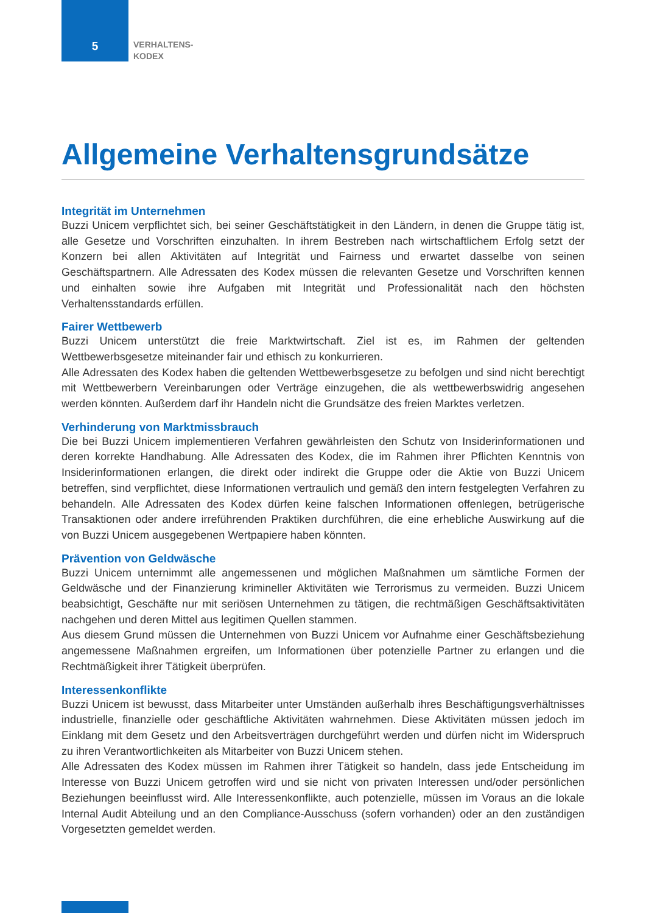5
VERHALTENS-
KODEX
Allgemeine Verhaltensgrundsätze
Integrität im Unternehmen
Buzzi Unicem verpflichtet sich, bei seiner Geschäftstätigkeit in den Ländern, in denen die Gruppe tätig ist, alle Gesetze und Vorschriften einzuhalten. In ihrem Bestreben nach wirtschaftlichem Erfolg setzt der Konzern bei allen Aktivitäten auf Integrität und Fairness und erwartet dasselbe von seinen Geschäftspartnern. Alle Adressaten des Kodex müssen die relevanten Gesetze und Vorschriften kennen und einhalten sowie ihre Aufgaben mit Integrität und Professionalität nach den höchsten Verhaltensstandards erfüllen.
Fairer Wettbewerb
Buzzi Unicem unterstützt die freie Marktwirtschaft. Ziel ist es, im Rahmen der geltenden Wettbewerbsgesetze miteinander fair und ethisch zu konkurrieren.
Alle Adressaten des Kodex haben die geltenden Wettbewerbsgesetze zu befolgen und sind nicht berechtigt mit Wettbewerbern Vereinbarungen oder Verträge einzugehen, die als wettbewerbswidrig angesehen werden könnten. Außerdem darf ihr Handeln nicht die Grundsätze des freien Marktes verletzen.
Verhinderung von Marktmissbrauch
Die bei Buzzi Unicem implementieren Verfahren gewährleisten den Schutz von Insiderinformationen und deren korrekte Handhabung. Alle Adressaten des Kodex, die im Rahmen ihrer Pflichten Kenntnis von Insiderinformationen erlangen, die direkt oder indirekt die Gruppe oder die Aktie von Buzzi Unicem betreffen, sind verpflichtet, diese Informationen vertraulich und gemäß den intern festgelegten Verfahren zu behandeln. Alle Adressaten des Kodex dürfen keine falschen Informationen offenlegen, betrügerische Transaktionen oder andere irreführenden Praktiken durchführen, die eine erhebliche Auswirkung auf die von Buzzi Unicem ausgegebenen Wertpapiere haben könnten.
Prävention von Geldwäsche
Buzzi Unicem unternimmt alle angemessenen und möglichen Maßnahmen um sämtliche Formen der Geldwäsche und der Finanzierung krimineller Aktivitäten wie Terrorismus zu vermeiden. Buzzi Unicem beabsichtigt, Geschäfte nur mit seriösen Unternehmen zu tätigen, die rechtmäßigen Geschäftsaktivitäten nachgehen und deren Mittel aus legitimen Quellen stammen.
Aus diesem Grund müssen die Unternehmen von Buzzi Unicem vor Aufnahme einer Geschäftsbeziehung angemessene Maßnahmen ergreifen, um Informationen über potenzielle Partner zu erlangen und die Rechtmäßigkeit ihrer Tätigkeit überprüfen.
Interessenkonflikte
Buzzi Unicem ist bewusst, dass Mitarbeiter unter Umständen außerhalb ihres Beschäftigungsverhältnisses industrielle, finanzielle oder geschäftliche Aktivitäten wahrnehmen. Diese Aktivitäten müssen jedoch im Einklang mit dem Gesetz und den Arbeitsverträgen durchgeführt werden und dürfen nicht im Widerspruch zu ihren Verantwortlichkeiten als Mitarbeiter von Buzzi Unicem stehen.
Alle Adressaten des Kodex müssen im Rahmen ihrer Tätigkeit so handeln, dass jede Entscheidung im Interesse von Buzzi Unicem getroffen wird und sie nicht von privaten Interessen und/oder persönlichen Beziehungen beeinflusst wird. Alle Interessenkonflikte, auch potenzielle, müssen im Voraus an die lokale Internal Audit Abteilung und an den Compliance-Ausschuss (sofern vorhanden) oder an den zuständigen Vorgesetzten gemeldet werden.